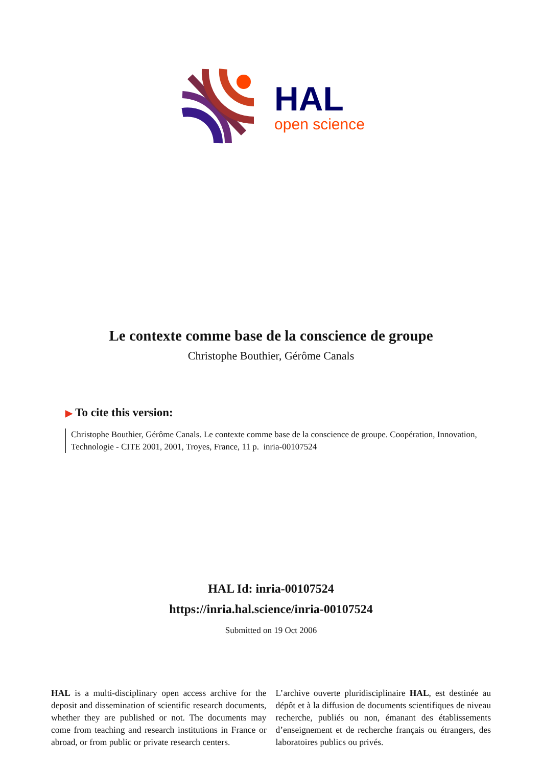HAL
open science
Le contexte comme base de la conscience de groupe
Christophe Bouthier, Gérôme Canals
▶ To cite this version:
Christophe Bouthier, Gérôme Canals. Le contexte comme base de la conscience de groupe. Coopération, Innovation, Technologie - CITE 2001, 2001, Troyes, France, 11 p. inria-00107524
HAL Id: inria-00107524
https://inria.hal.science/inria-00107524
Submitted on 19 Oct 2006
HAL is a multi-disciplinary open access archive for the deposit and dissemination of scientific research documents, whether they are published or not. The documents may come from teaching and research institutions in France or abroad, or from public or private research centers.
L’archive ouverte pluridisciplinaire HAL, est destinée au dépôt et à la diffusion de documents scientifiques de niveau recherche, publiés ou non, émanant des établissements d’enseignement et de recherche français ou étrangers, des laboratoires publics ou privés.